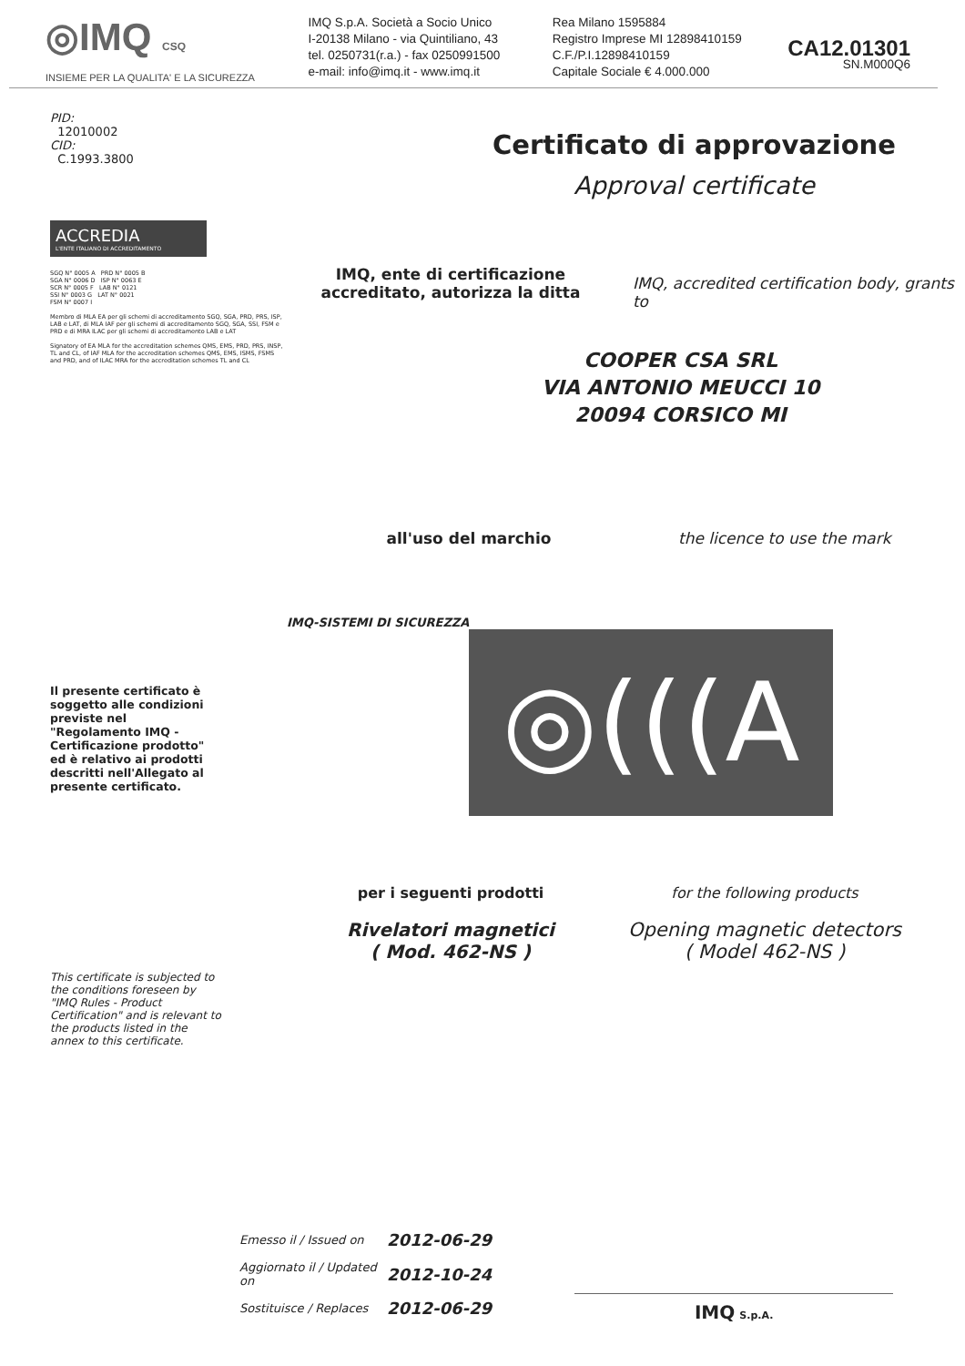◎IMQ CSQ
INSIEME PER LA QUALITA' E LA SICUREZZA
IMQ S.p.A. Società a Socio Unico
I-20138 Milano - via Quintiliano, 43
tel. 0250731(r.a.) - fax 0250991500
e-mail: info@imq.it - www.imq.it
Rea Milano 1595884
Registro Imprese MI 12898410159
C.F./P.I.12898410159
Capitale Sociale € 4.000.000
CA12.01301
SN.M000Q6
PID:
12010002
CID:
C.1993.3800
ACCREDIA
L'ENTE ITALIANO DI ACCREDITAMENTO
SGQ N° 0005 A PRD N° 0005 B
SGA N° 0006 D ISP N° 0063 E
SCR N° 0005 F LAB N° 0121
SSI N° 0003 G LAT N° 0021
FSM N° 0007 I
Membro di MLA EA per gli schemi di accreditamento SGQ, SGA, PRD, PRS, ISP, LAB e LAT, di MLA IAF per gli schemi di accreditamento SGQ, SGA, SSI, FSM e PRD e di MRA ILAC per gli schemi di accreditamento LAB e LAT
Signatory of EA MLA for the accreditation schemes QMS, EMS, PRD, PRS, INSP, TL and CL, of IAF MLA for the accreditation schemes QMS, EMS, ISMS, FSMS and PRD, and of ILAC MRA for the accreditation schemes TL and CL
Certificato di approvazione
Approval certificate
IMQ, ente di certificazione accreditato, autorizza la ditta IMQ, accredited certification body, grants to
COOPER CSA SRL
VIA ANTONIO MEUCCI 10
20094 CORSICO MI
all'uso del marchio the licence to use the mark
IMQ-SISTEMI DI SICUREZZA
Il presente certificato è soggetto alle condizioni previste nel "Regolamento IMQ - Certificazione prodotto" ed è relativo ai prodotti descritti nell'Allegato al presente certificato.
◎(((A
This certificate is subjected to the conditions foreseen by "IMQ Rules - Product Certification" and is relevant to the products listed in the annex to this certificate.
per i seguenti prodotti
Rivelatori magnetici
( Mod. 462-NS )
for the following products
Opening magnetic detectors
( Model 462-NS )
| Emesso il / Issued on | 2012-06-29 |
| Aggiornato il / Updated on | 2012-10-24 |
| Sostituisce / Replaces | 2012-06-29 |
IMQ S.p.A.